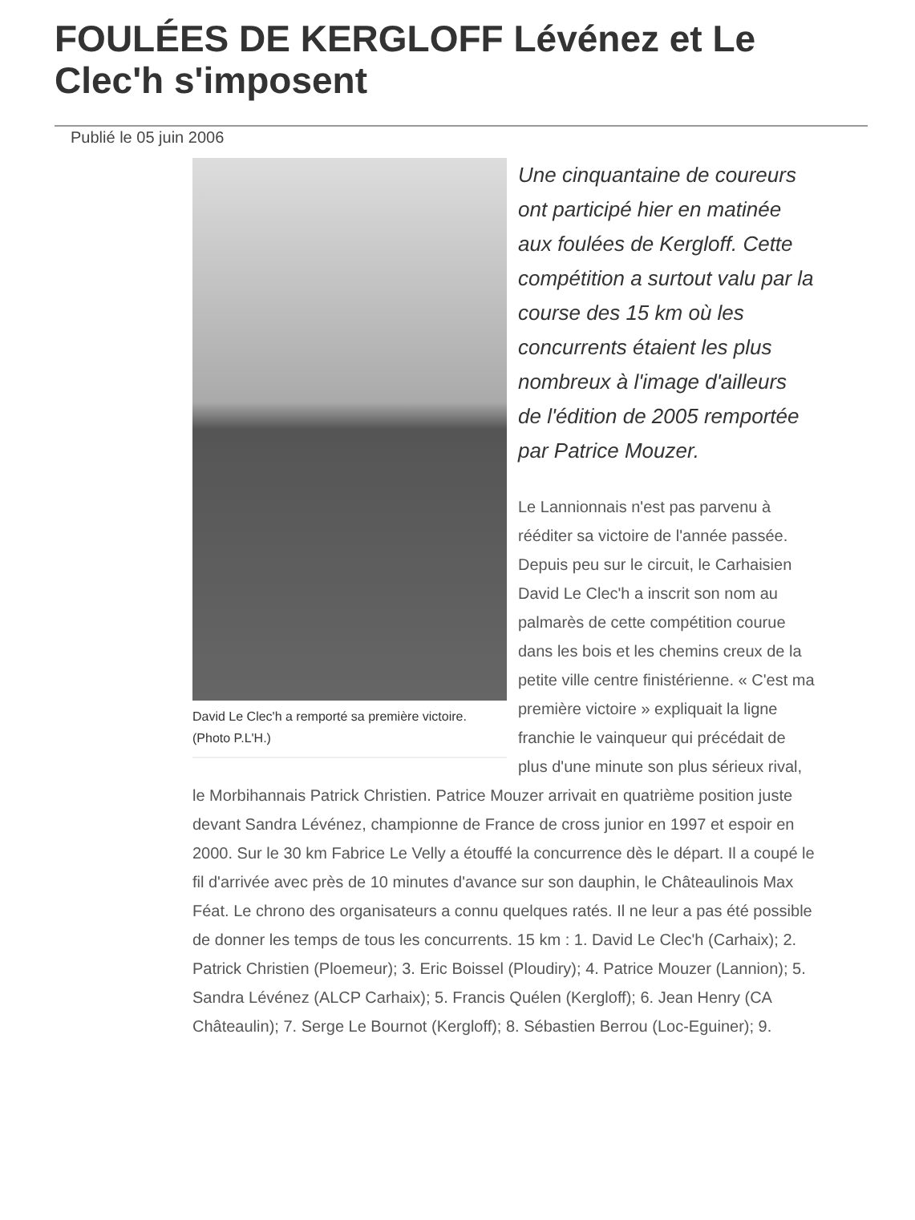FOULÉES DE KERGLOFF Lévénez et Le Clec'h s'imposent
Publié le 05 juin 2006
David Le Clec'h a remporté sa première victoire. (Photo P.L'H.)
Une cinquantaine de coureurs ont participé hier en matinée aux foulées de Kergloff. Cette compétition a surtout valu par la course des 15 km où les concurrents étaient les plus nombreux à l'image d'ailleurs de l'édition de 2005 remportée par Patrice Mouzer.
Le Lannionnais n'est pas parvenu à rééditer sa victoire de l'année passée. Depuis peu sur le circuit, le Carhaisien David Le Clec'h a inscrit son nom au palmarès de cette compétition courue dans les bois et les chemins creux de la petite ville centre finistérienne. « C'est ma première victoire » expliquait la ligne franchie le vainqueur qui précédait de plus d'une minute son plus sérieux rival, le Morbihannais Patrick Christien. Patrice Mouzer arrivait en quatrième position juste devant Sandra Lévénez, championne de France de cross junior en 1997 et espoir en 2000. Sur le 30 km Fabrice Le Velly a étouffé la concurrence dès le départ. Il a coupé le fil d'arrivée avec près de 10 minutes d'avance sur son dauphin, le Châteaulinois Max Féat. Le chrono des organisateurs a connu quelques ratés. Il ne leur a pas été possible de donner les temps de tous les concurrents. 15 km : 1. David Le Clec'h (Carhaix); 2. Patrick Christien (Ploemeur); 3. Eric Boissel (Ploudiry); 4. Patrice Mouzer (Lannion); 5. Sandra Lévénez (ALCP Carhaix); 5. Francis Quélen (Kergloff); 6. Jean Henry (CA Châteaulin); 7. Serge Le Bournot (Kergloff); 8. Sébastien Berrou (Loc-Eguiner); 9.